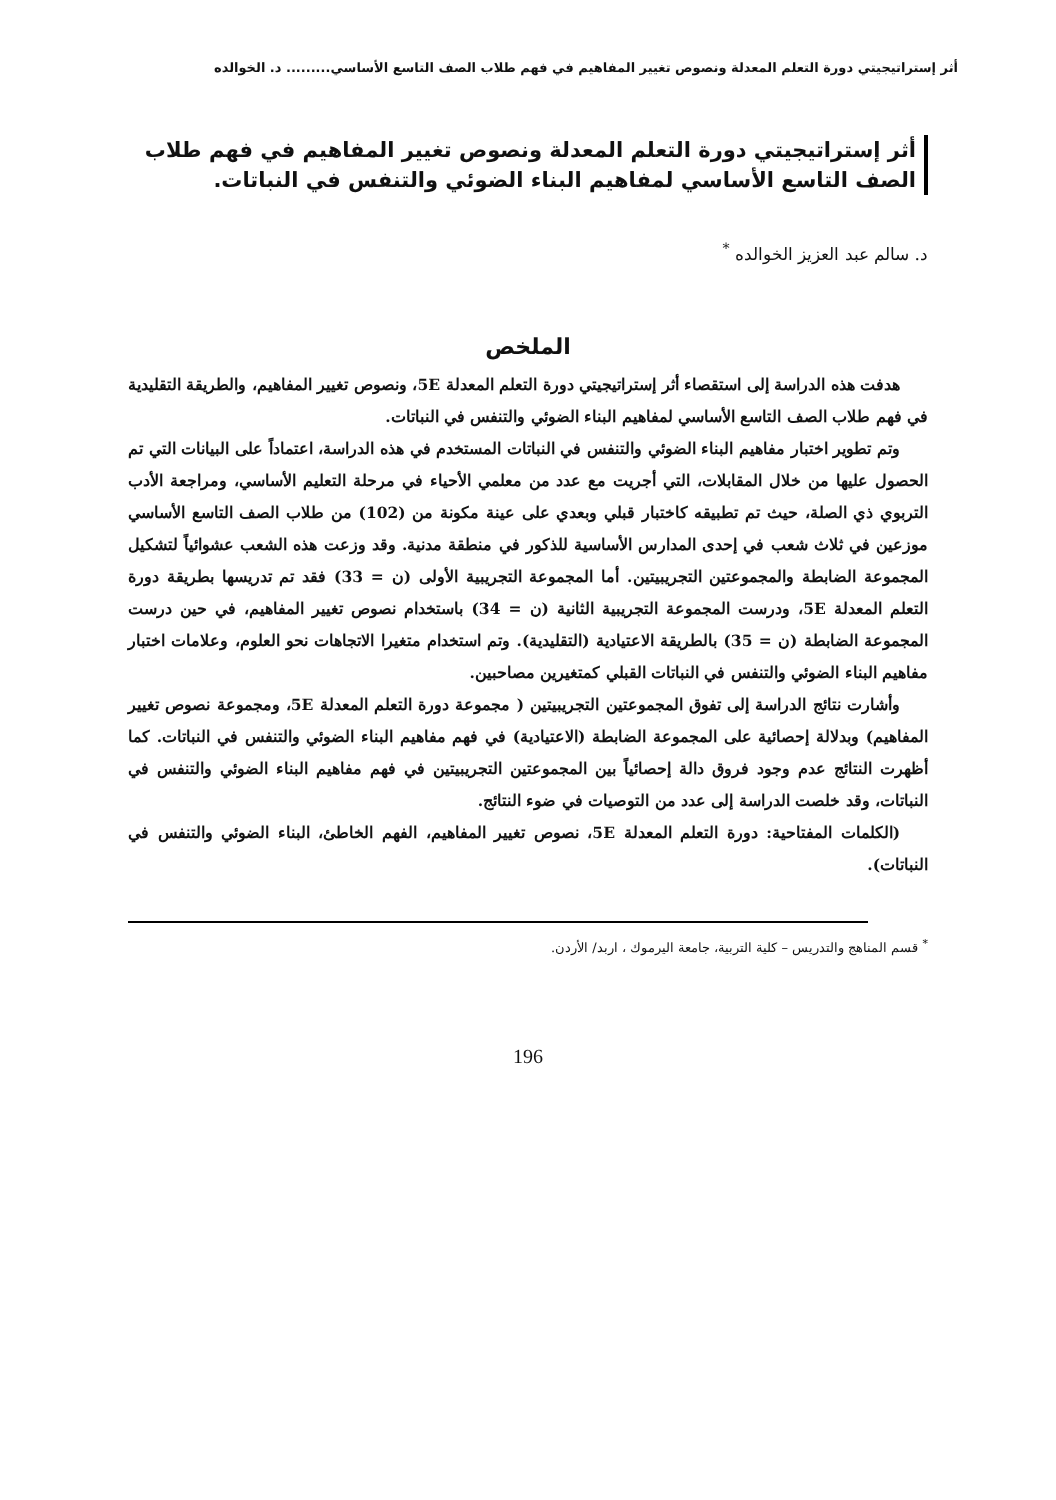أثر إستراتيجيتي دورة التعلم المعدلة ونصوص تغيير المفاهيم في فهم طلاب الصف التاسع الأساسي......... د. الخوالده
أثر إستراتيجيتي دورة التعلم المعدلة ونصوص تغيير المفاهيم في فهم طلاب الصف التاسع الأساسي لمفاهيم البناء الضوئي والتنفس في النباتات.
د. سالم عبد العزيز الخوالده <sup>*</sup>
الملخص
هدفت هذه الدراسة إلى استقصاء أثر إستراتيجيتي دورة التعلم المعدلة 5E، ونصوص تغيير المفاهيم، والطريقة التقليدية في فهم طلاب الصف التاسع الأساسي لمفاهيم البناء الضوئي والتنفس في النباتات.
وتم تطوير اختبار مفاهيم البناء الضوئي والتنفس في النباتات المستخدم في هذه الدراسة، اعتماداً على البيانات التي تم الحصول عليها من خلال المقابلات، التي أجريت مع عدد من معلمي الأحياء في مرحلة التعليم الأساسي، ومراجعة الأدب التربوي ذي الصلة، حيث تم تطبيقه كاختبار قبلي وبعدي على عينة مكونة من (102) من طلاب الصف التاسع الأساسي موزعين في ثلاث شعب في إحدى المدارس الأساسية للذكور في منطقة مدنية. وقد وزعت هذه الشعب عشوائياً لتشكيل المجموعة الضابطة والمجموعتين التجريبيتين. أما المجموعة التجريبية الأولى (ن = 33) فقد تم تدريسها بطريقة دورة التعلم المعدلة 5E، ودرست المجموعة التجريبية الثانية (ن = 34) باستخدام نصوص تغيير المفاهيم، في حين درست المجموعة الضابطة (ن = 35) بالطريقة الاعتيادية (التقليدية). وتم استخدام متغيرا الاتجاهات نحو العلوم، وعلامات اختبار مفاهيم البناء الضوئي والتنفس في النباتات القبلي كمتغيرين مصاحبين.
وأشارت نتائج الدراسة إلى تفوق المجموعتين التجريبيتين ( مجموعة دورة التعلم المعدلة 5E، ومجموعة نصوص تغيير المفاهيم) وبدلالة إحصائية على المجموعة الضابطة (الاعتيادية) في فهم مفاهيم البناء الضوئي والتنفس في النباتات. كما أظهرت النتائج عدم وجود فروق دالة إحصائياً بين المجموعتين التجريبيتين في فهم مفاهيم البناء الضوئي والتنفس في النباتات، وقد خلصت الدراسة إلى عدد من التوصيات في ضوء النتائج.
(الكلمات المفتاحية: دورة التعلم المعدلة 5E، نصوص تغيير المفاهيم، الفهم الخاطئ، البناء الضوئي والتنفس في النباتات).
<sup>*</sup> قسم المناهج والتدريس – كلية التربية، جامعة اليرموك ، اربد/ الأردن.
196